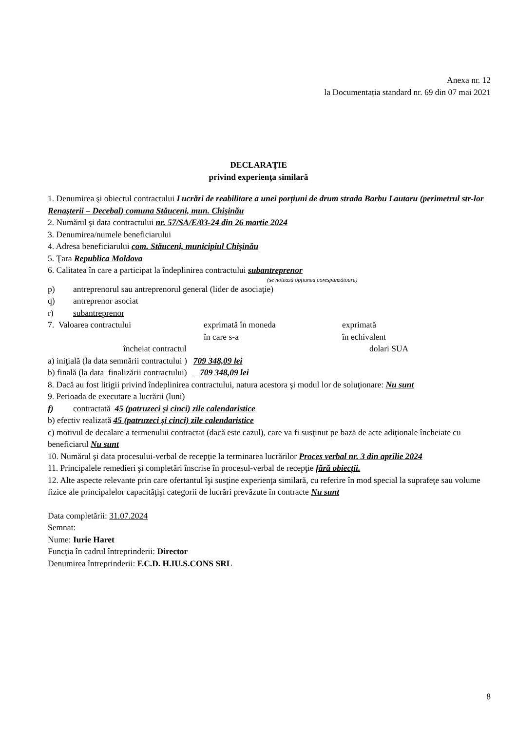Anexa nr. 12
la Documentația standard nr. 69 din 07 mai 2021
DECLARAȚIE
privind experienţa similară
1. Denumirea şi obiectul contractului Lucrări de reabilitare a unei porțiuni de drum strada Barbu Lautaru (perimetrul str-lor Renaşterii – Decebal) comuna Stăuceni, mun. Chişinău
2. Numărul şi data contractului nr. 57/SA/E/03-24 din 26 martie 2024
3. Denumirea/numele beneficiarului
4. Adresa beneficiarului com. Stăuceni, municipiul Chişinău
5. Ţara Republica Moldova
6. Calitatea în care a participat la îndeplinirea contractului subantreprenor
(se notează opțiunea corespunzătoare)
p) antreprenorul sau antreprenorul general (lider de asociaţie)
q) antreprenor asociat
r) subantreprenor
7. Valoarea contractului exprimată în moneda
în care s-a exprimată
în echivalent
încheiat contractul dolari SUA
a) iniţială (la data semnării contractului ) 709 348,09 lei
b) finală (la data finalizării contractului) 709 348,09 lei
8. Dacă au fost litigii privind îndeplinirea contractului, natura acestora şi modul lor de soluţionare: Nu sunt
9. Perioada de executare a lucrării (luni)
f) contractată 45 (patruzeci și cinci) zile calendaristice
b) efectiv realizată 45 (patruzeci și cinci) zile calendaristice
c) motivul de decalare a termenului contractat (dacă este cazul), care va fi susţinut pe bază de acte adiţionale încheiate cu beneficiarul Nu sunt
10. Numărul şi data procesului-verbal de recepţie la terminarea lucrărilor Proces verbal nr. 3 din aprilie 2024
11. Principalele remedieri şi completări înscrise în procesul-verbal de recepţie fără obiecții.
12. Alte aspecte relevante prin care ofertantul îşi susţine experienţa similară, cu referire în mod special la suprafeţe sau volume fizice ale principalelor capacităţişi categorii de lucrări prevăzute în contracte Nu sunt
Data completării: 31.07.2024
Semnat:
Nume: Iurie Haret
Funcţia în cadrul întreprinderii: Director
Denumirea întreprinderii: F.C.D. H.IU.S.CONS SRL
8